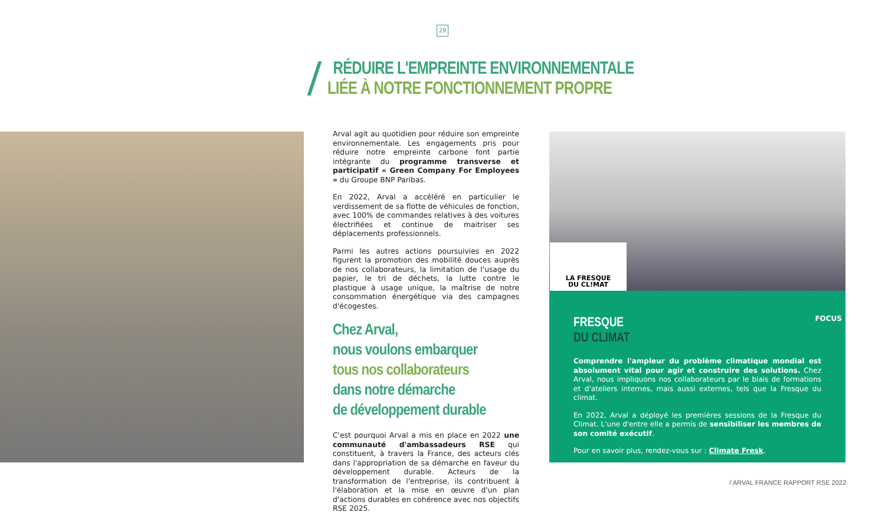29
RÉDUIRE L'EMPREINTE ENVIRONNEMENTALE
LIÉE À NOTRE FONCTIONNEMENT PROPRE
Arval agit au quotidien pour réduire son empreinte environnementale. Les engagements pris pour réduire notre empreinte carbone font partie intégrante du programme transverse et participatif « Green Company For Employees » du Groupe BNP Paribas.
En 2022, Arval a accéléré en particulier le verdissement de sa flotte de véhicules de fonction, avec 100% de commandes relatives à des voitures électrifiées et continue de maitriser ses déplacements professionnels.
Parmi les autres actions poursuivies en 2022 figurent la promotion des mobilité douces auprès de nos collaborateurs, la limitation de l'usage du papier, le tri de déchets, la lutte contre le plastique à usage unique, la maîtrise de notre consommation énergétique via des campagnes d'écogestes.
Chez Arval,
nous voulons embarquer
tous nos collaborateurs
dans notre démarche
de développement durable
C'est pourquoi Arval a mis en place en 2022 une communauté d'ambassadeurs RSE qui constituent, à travers la France, des acteurs clés dans l'appropriation de sa démarche en faveur du développement durable. Acteurs de la transformation de l'entreprise, ils contribuent à l'élaboration et la mise en œuvre d'un plan d'actions durables en cohérence avec nos objectifs RSE 2025.
LA FRESQUE
DU CL!MAT
FOCUS
FRESQUE
DU CLIMAT
Comprendre l'ampleur du problème climatique mondial est absolument vital pour agir et construire des solutions. Chez Arval, nous impliquons nos collaborateurs par le biais de formations et d'ateliers internes, mais aussi externes, tels que la Fresque du climat.
En 2022, Arval a déployé les premières sessions de la Fresque du Climat. L'une d'entre elle a permis de sensibiliser les membres de son comité exécutif.
Pour en savoir plus, rendez-vous sur : Climate Fresk.
/ ARVAL FRANCE RAPPORT RSE 2022